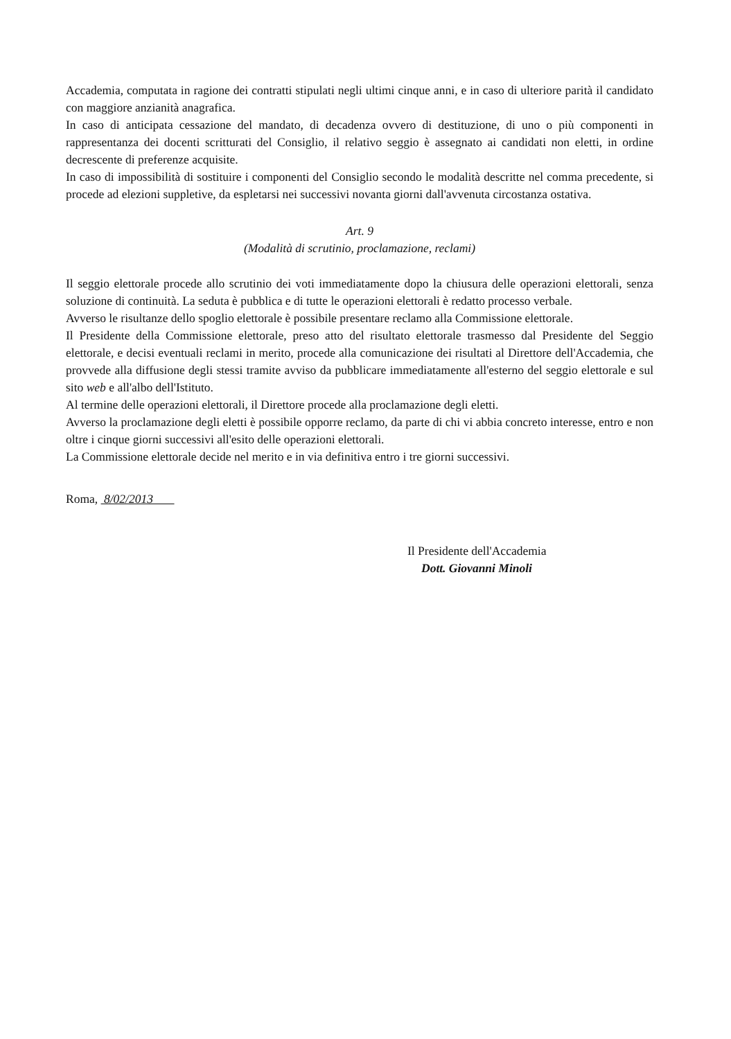Accademia, computata in ragione dei contratti stipulati negli ultimi cinque anni, e in caso di ulteriore parità il candidato con maggiore anzianità anagrafica.
In caso di anticipata cessazione del mandato, di decadenza ovvero di destituzione, di uno o più componenti in rappresentanza dei docenti scritturati del Consiglio, il relativo seggio è assegnato ai candidati non eletti, in ordine decrescente di preferenze acquisite.
In caso di impossibilità di sostituire i componenti del Consiglio secondo le modalità descritte nel comma precedente, si procede ad elezioni suppletive, da espletarsi nei successivi novanta giorni dall'avvenuta circostanza ostativa.
Art. 9
(Modalità di scrutinio, proclamazione, reclami)
Il seggio elettorale procede allo scrutinio dei voti immediatamente dopo la chiusura delle operazioni elettorali, senza soluzione di continuità. La seduta è pubblica e di tutte le operazioni elettorali è redatto processo verbale.
Avverso le risultanze dello spoglio elettorale è possibile presentare reclamo alla Commissione elettorale.
Il Presidente della Commissione elettorale, preso atto del risultato elettorale trasmesso dal Presidente del Seggio elettorale, e decisi eventuali reclami in merito, procede alla comunicazione dei risultati al Direttore dell'Accademia, che provvede alla diffusione degli stessi tramite avviso da pubblicare immediatamente all'esterno del seggio elettorale e sul sito web e all'albo dell'Istituto.
Al termine delle operazioni elettorali, il Direttore procede alla proclamazione degli eletti.
Avverso la proclamazione degli eletti è possibile opporre reclamo, da parte di chi vi abbia concreto interesse, entro e non oltre i cinque giorni successivi all'esito delle operazioni elettorali.
La Commissione elettorale decide nel merito e in via definitiva entro i tre giorni successivi.
Roma, 8/02/2013
Il Presidente dell'Accademia
Dott. Giovanni Minoli